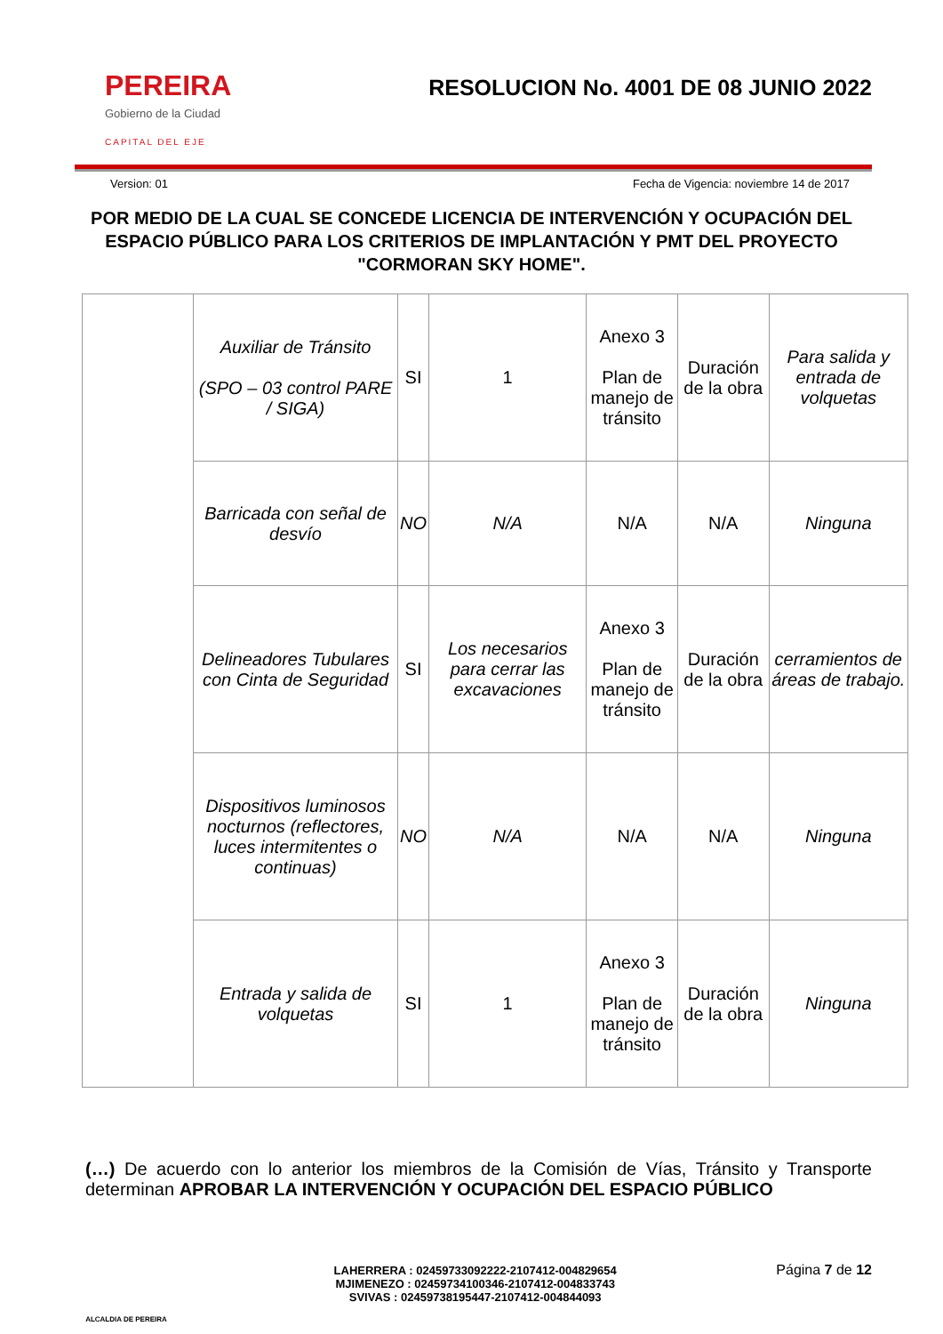PEREIRA
Gobierno de la Ciudad
CAPITAL DEL EJE
RESOLUCION No. 4001 DE 08 JUNIO 2022
Version: 01 Fecha de Vigencia: noviembre 14 de 2017
POR MEDIO DE LA CUAL SE CONCEDE LICENCIA DE INTERVENCIÓN Y OCUPACIÓN DEL ESPACIO PÚBLICO PARA LOS CRITERIOS DE IMPLANTACIÓN Y PMT DEL PROYECTO "CORMORAN SKY HOME".
| | Auxiliar de Tránsito (SPO – 03 control PARE / SIGA) | SI | 1 | Anexo 3 Plan de manejo de tránsito | Duración de la obra | Para salida y entrada de volquetas |
| | Barricada con señal de desvío | NO | N/A | N/A | N/A | Ninguna |
| | Delineadores Tubulares con Cinta de Seguridad | SI | Los necesarios para cerrar las excavaciones | Anexo 3 Plan de manejo de tránsito | Duración de la obra | cerramientos de áreas de trabajo. |
| | Dispositivos luminosos nocturnos (reflectores, luces intermitentes o continuas) | NO | N/A | N/A | N/A | Ninguna |
| | Entrada y salida de volquetas | SI | 1 | Anexo 3 Plan de manejo de tránsito | Duración de la obra | Ninguna |
(…) De acuerdo con lo anterior los miembros de la Comisión de Vías, Tránsito y Transporte determinan APROBAR LA INTERVENCIÓN Y OCUPACIÓN DEL ESPACIO PÚBLICO
ALCALDIA DE PEREIRA
LAHERRERA : 02459733092222-2107412-004829654
MJIMENEZO : 02459734100346-2107412-004833743
SVIVAS : 02459738195447-2107412-004844093
Página 7 de 12